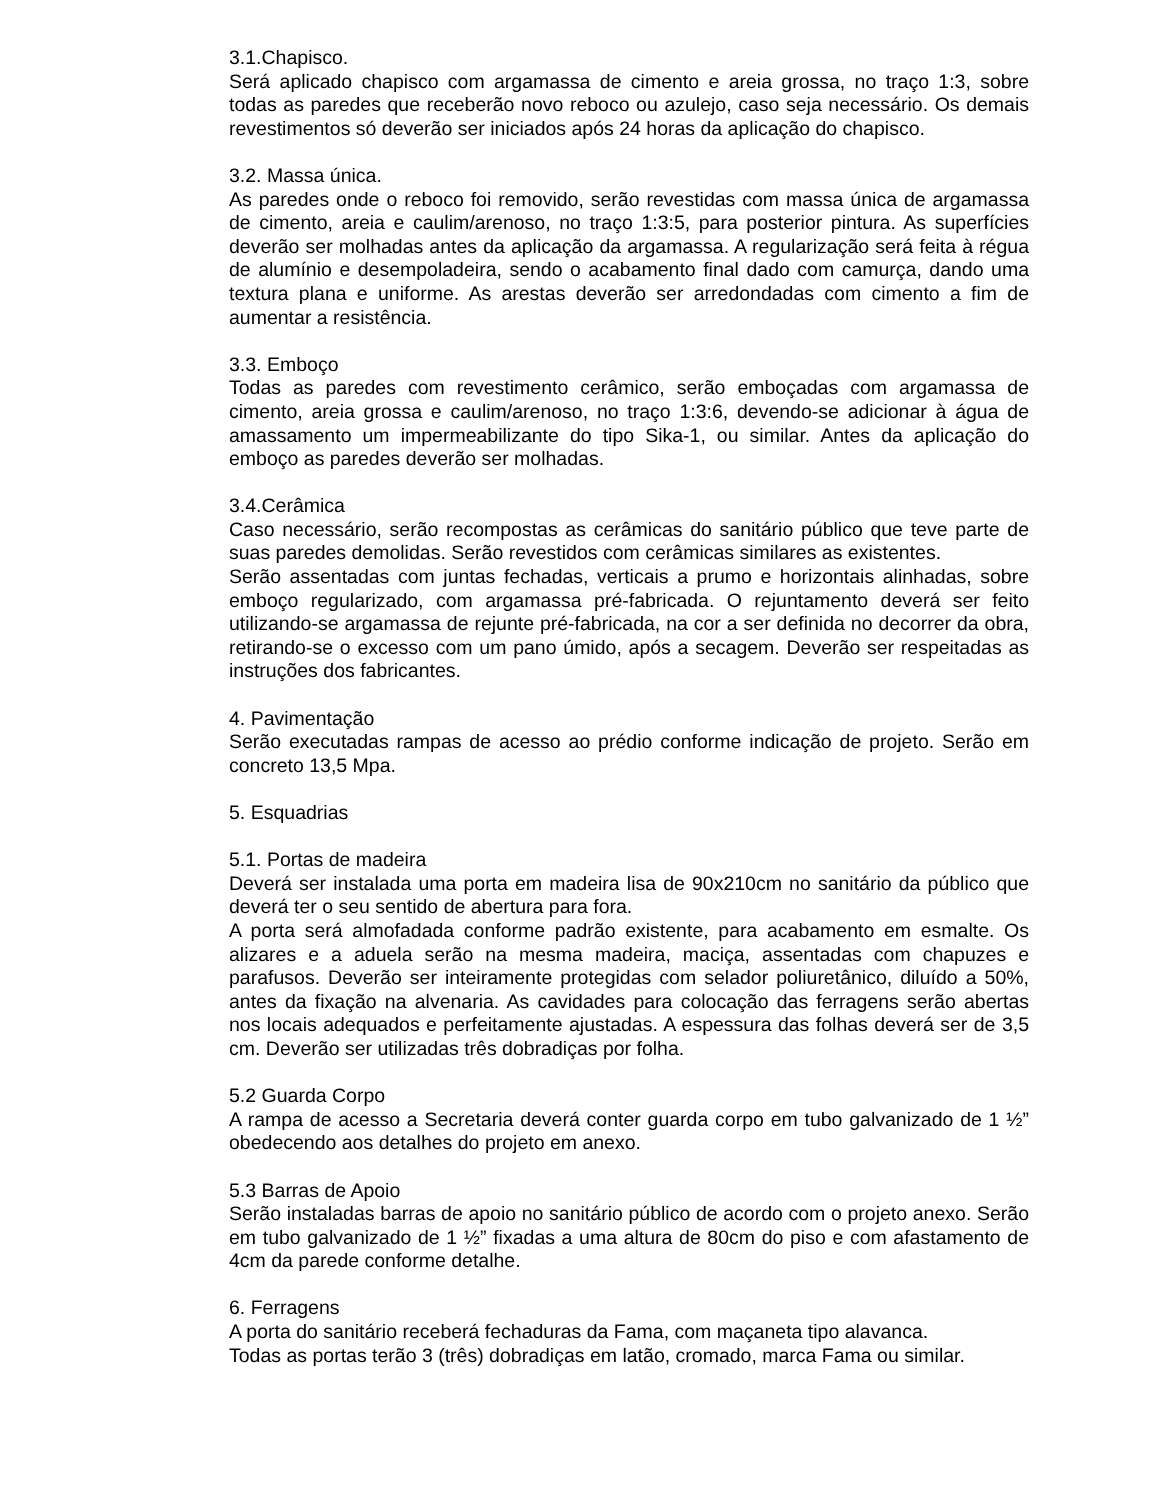3.1.Chapisco.
Será aplicado chapisco com argamassa de cimento e areia grossa, no traço 1:3, sobre todas as paredes que receberão novo reboco ou azulejo, caso seja necessário. Os demais revestimentos só deverão ser iniciados após 24 horas da aplicação do chapisco.
3.2. Massa única.
As paredes onde o reboco foi removido, serão revestidas com massa única de argamassa de cimento, areia e caulim/arenoso, no traço 1:3:5, para posterior pintura. As superfícies deverão ser molhadas antes da aplicação da argamassa. A regularização será feita à régua de alumínio e desempoladeira, sendo o acabamento final dado com camurça, dando uma textura plana e uniforme. As arestas deverão ser arredondadas com cimento a fim de aumentar a resistência.
3.3. Emboço
Todas as paredes com revestimento cerâmico, serão emboçadas com argamassa de cimento, areia grossa e caulim/arenoso, no traço 1:3:6, devendo-se adicionar à água de amassamento um impermeabilizante do tipo Sika-1, ou similar. Antes da aplicação do emboço as paredes deverão ser molhadas.
3.4.Cerâmica
Caso necessário, serão recompostas as cerâmicas do sanitário público que teve parte de suas paredes demolidas. Serão revestidos com cerâmicas similares as existentes.
Serão assentadas com juntas fechadas, verticais a prumo e horizontais alinhadas, sobre emboço regularizado, com argamassa pré-fabricada. O rejuntamento deverá ser feito utilizando-se argamassa de rejunte pré-fabricada, na cor a ser definida no decorrer da obra, retirando-se o excesso com um pano úmido, após a secagem. Deverão ser respeitadas as instruções dos fabricantes.
4. Pavimentação
Serão executadas rampas de acesso ao prédio conforme indicação de projeto. Serão em concreto 13,5 Mpa.
5. Esquadrias
5.1. Portas de madeira
Deverá ser instalada uma porta em madeira lisa de 90x210cm no sanitário da público que deverá ter o seu sentido de abertura para fora.
A porta será almofadada conforme padrão existente, para acabamento em esmalte. Os alizares e a aduela serão na mesma madeira, maciça, assentadas com chapuzes e parafusos. Deverão ser inteiramente protegidas com selador poliuretânico, diluído a 50%, antes da fixação na alvenaria. As cavidades para colocação das ferragens serão abertas nos locais adequados e perfeitamente ajustadas. A espessura das folhas deverá ser de 3,5 cm. Deverão ser utilizadas três dobradiças por folha.
5.2 Guarda Corpo
A rampa de acesso a Secretaria deverá conter guarda corpo em tubo galvanizado de 1 ½” obedecendo aos detalhes do projeto em anexo.
5.3 Barras de Apoio
Serão instaladas barras de apoio no sanitário público de acordo com o projeto anexo. Serão em tubo galvanizado de 1 ½” fixadas a uma altura de 80cm do piso e com afastamento de 4cm da parede conforme detalhe.
6. Ferragens
A porta do sanitário receberá fechaduras da Fama, com maçaneta tipo alavanca.
Todas as portas terão 3 (três) dobradiças em latão, cromado, marca Fama ou similar.